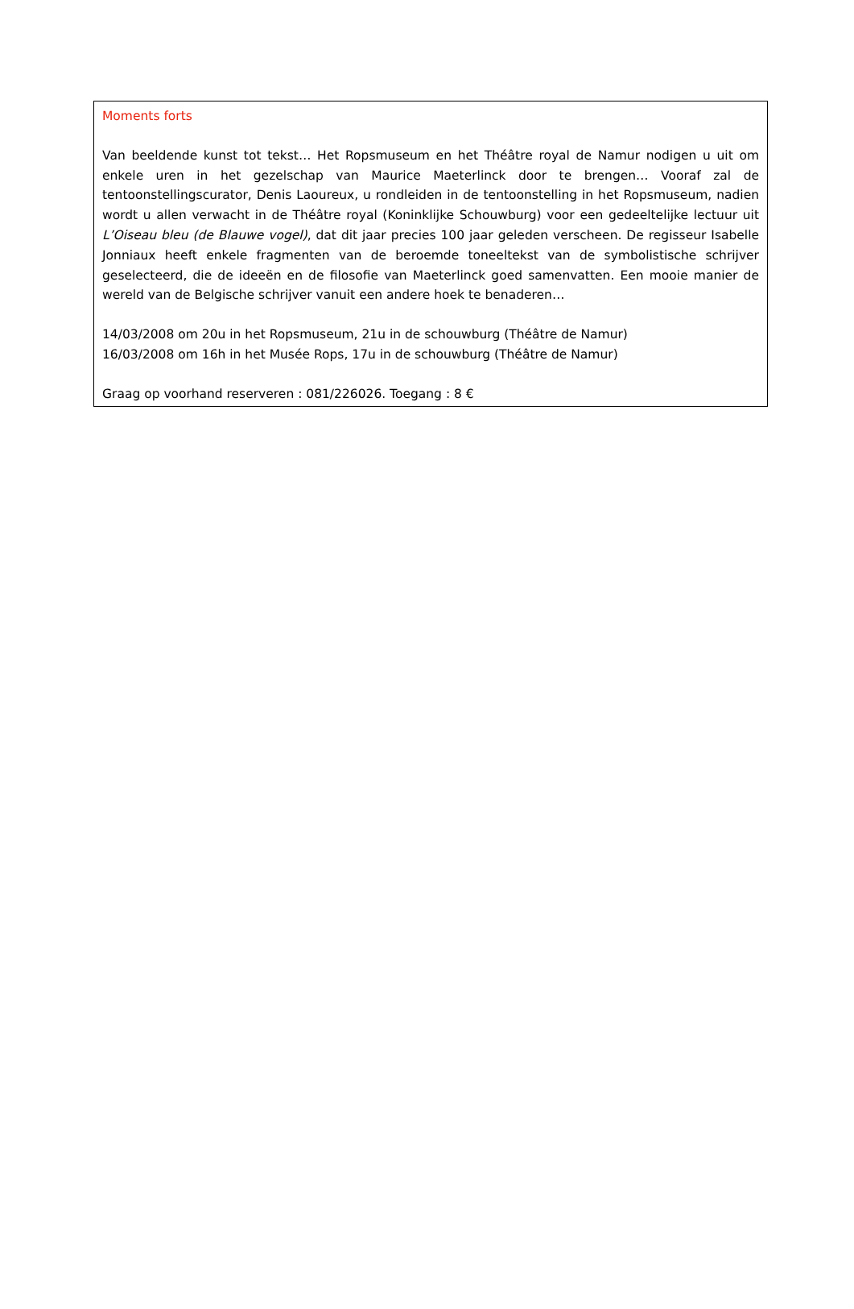Moments forts
Van beeldende kunst tot tekst… Het Ropsmuseum en het Théâtre royal de Namur nodigen u uit om enkele uren in het gezelschap van Maurice Maeterlinck door te brengen… Vooraf zal de tentoonstellingscurator, Denis Laoureux, u rondleiden in de tentoonstelling in het Ropsmuseum, nadien wordt u allen verwacht in de Théâtre royal (Koninklijke Schouwburg) voor een gedeeltelijke lectuur uit L’Oiseau bleu (de Blauwe vogel), dat dit jaar precies 100 jaar geleden verscheen. De regisseur Isabelle Jonniaux heeft enkele fragmenten van de beroemde toneeltekst van de symbolistische schrijver geselecteerd, die de ideeën en de filosofie van Maeterlinck goed samenvatten. Een mooie manier de wereld van de Belgische schrijver vanuit een andere hoek te benaderen…
14/03/2008 om 20u in het Ropsmuseum, 21u in de schouwburg (Théâtre de Namur)
16/03/2008 om 16h in het Musée Rops, 17u in de schouwburg (Théâtre de Namur)
Graag op voorhand reserveren : 081/226026. Toegang : 8 €